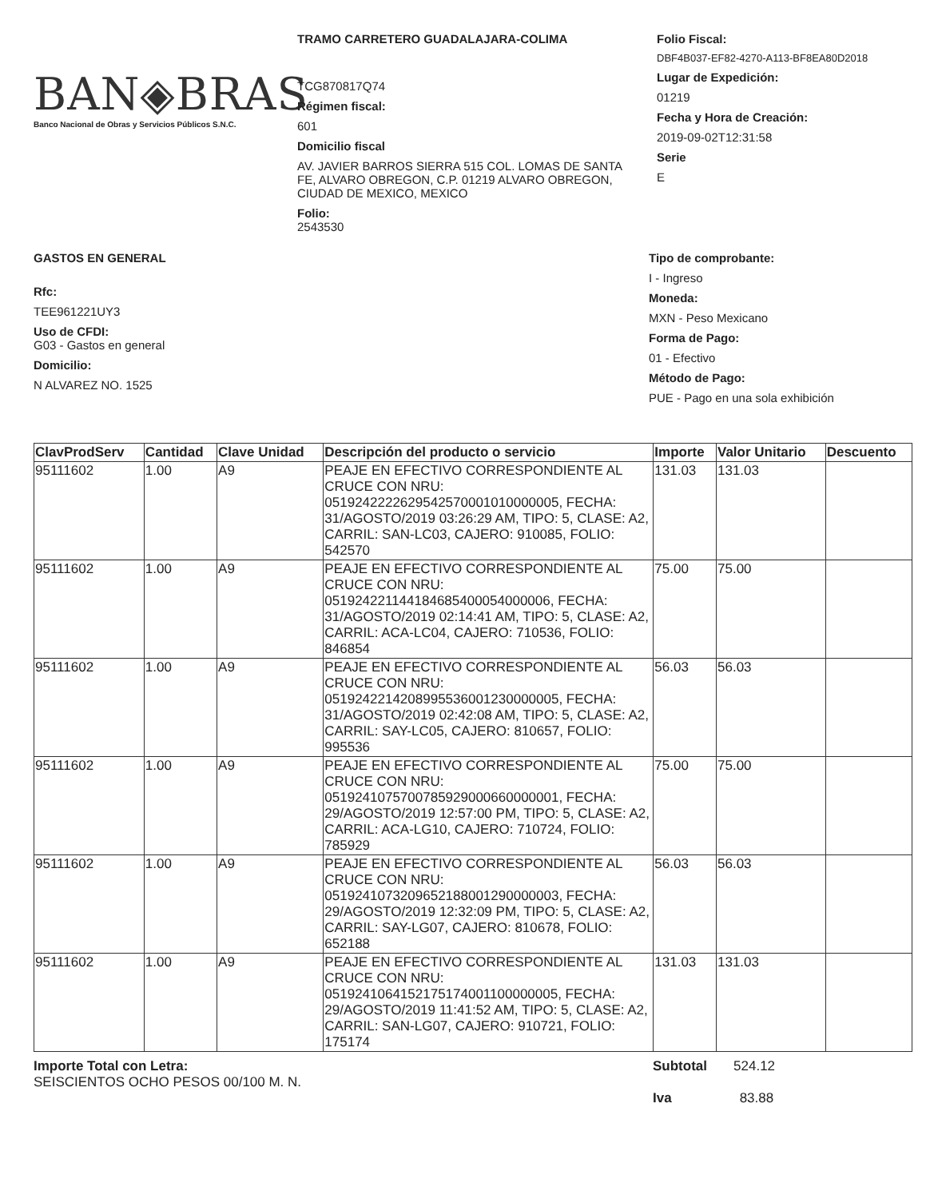BAN◈BRAS
Banco Nacional de Obras y Servicios Públicos S.N.C.
TRAMO CARRETERO GUADALAJARA-COLIMA
TCG870817Q74
Régimen fiscal:
601
Domicilio fiscal
AV. JAVIER BARROS SIERRA 515 COL. LOMAS DE SANTA FE, ALVARO OBREGON, C.P. 01219 ALVARO OBREGON, CIUDAD DE MEXICO, MEXICO
Folio:
2543530
Folio Fiscal:
DBF4B037-EF82-4270-A113-BF8EA80D2018
Lugar de Expedición:
01219
Fecha y Hora de Creación:
2019-09-02T12:31:58
Serie
E
GASTOS EN GENERAL
Rfc:
TEE961221UY3
Uso de CFDI:
G03 - Gastos en general
Domicilio:
N ALVAREZ NO. 1525
Tipo de comprobante:
I - Ingreso
Moneda:
MXN - Peso Mexicano
Forma de Pago:
01 - Efectivo
Método de Pago:
PUE - Pago en una sola exhibición
| ClavProdServ | Cantidad | Clave Unidad | Descripción del producto o servicio | Importe | Valor Unitario | Descuento |
| --- | --- | --- | --- | --- | --- | --- |
| 95111602 | 1.00 | A9 | PEAJE EN EFECTIVO CORRESPONDIENTE AL CRUCE CON NRU: 0519242222629542570001010000005, FECHA: 31/AGOSTO/2019 03:26:29 AM, TIPO: 5, CLASE: A2, CARRIL: SAN-LC03, CAJERO: 910085, FOLIO: 542570 | 131.03 | 131.03 | |
| 95111602 | 1.00 | A9 | PEAJE EN EFECTIVO CORRESPONDIENTE AL CRUCE CON NRU: 05192422114418468540005400000­6, FECHA: 31/AGOSTO/2019 02:14:41 AM, TIPO: 5, CLASE: A2, CARRIL: ACA-LC04, CAJERO: 710536, FOLIO: 846854 | 75.00 | 75.00 | |
| 95111602 | 1.00 | A9 | PEAJE EN EFECTIVO CORRESPONDIENTE AL CRUCE CON NRU: 0519242214208995536001230000005, FECHA: 31/AGOSTO/2019 02:42:08 AM, TIPO: 5, CLASE: A2, CARRIL: SAY-LC05, CAJERO: 810657, FOLIO: 995536 | 56.03 | 56.03 | |
| 95111602 | 1.00 | A9 | PEAJE EN EFECTIVO CORRESPONDIENTE AL CRUCE CON NRU: 0519241075700785929000660000001, FECHA: 29/AGOSTO/2019 12:57:00 PM, TIPO: 5, CLASE: A2, CARRIL: ACA-LG10, CAJERO: 710724, FOLIO: 785929 | 75.00 | 75.00 | |
| 95111602 | 1.00 | A9 | PEAJE EN EFECTIVO CORRESPONDIENTE AL CRUCE CON NRU: 0519241073209652188001290000003, FECHA: 29/AGOSTO/2019 12:32:09 PM, TIPO: 5, CLASE: A2, CARRIL: SAY-LG07, CAJERO: 810678, FOLIO: 652188 | 56.03 | 56.03 | |
| 95111602 | 1.00 | A9 | PEAJE EN EFECTIVO CORRESPONDIENTE AL CRUCE CON NRU: 0519241064152175174001100000005, FECHA: 29/AGOSTO/2019 11:41:52 AM, TIPO: 5, CLASE: A2, CARRIL: SAN-LG07, CAJERO: 910721, FOLIO: 175174 | 131.03 | 131.03 | |
Importe Total con Letra:
SEISCIENTOS OCHO PESOS 00/100 M. N.
Subtotal 524.12
Iva 83.88